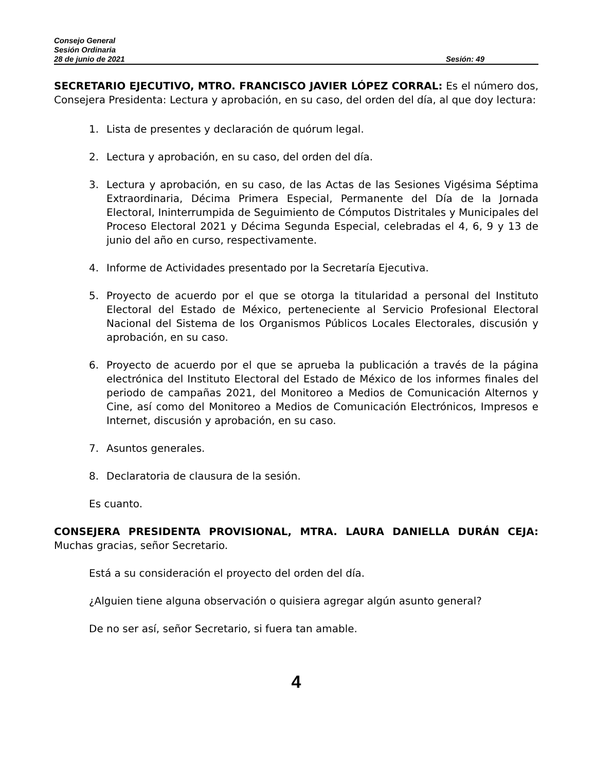Consejo General
Sesión Ordinaria
28 de junio de 2021 Sesión: 49
SECRETARIO EJECUTIVO, MTRO. FRANCISCO JAVIER LÓPEZ CORRAL: Es el número dos, Consejera Presidenta: Lectura y aprobación, en su caso, del orden del día, al que doy lectura:
1. Lista de presentes y declaración de quórum legal.
2. Lectura y aprobación, en su caso, del orden del día.
3. Lectura y aprobación, en su caso, de las Actas de las Sesiones Vigésima Séptima Extraordinaria, Décima Primera Especial, Permanente del Día de la Jornada Electoral, Ininterrumpida de Seguimiento de Cómputos Distritales y Municipales del Proceso Electoral 2021 y Décima Segunda Especial, celebradas el 4, 6, 9 y 13 de junio del año en curso, respectivamente.
4. Informe de Actividades presentado por la Secretaría Ejecutiva.
5. Proyecto de acuerdo por el que se otorga la titularidad a personal del Instituto Electoral del Estado de México, perteneciente al Servicio Profesional Electoral Nacional del Sistema de los Organismos Públicos Locales Electorales, discusión y aprobación, en su caso.
6. Proyecto de acuerdo por el que se aprueba la publicación a través de la página electrónica del Instituto Electoral del Estado de México de los informes finales del periodo de campañas 2021, del Monitoreo a Medios de Comunicación Alternos y Cine, así como del Monitoreo a Medios de Comunicación Electrónicos, Impresos e Internet, discusión y aprobación, en su caso.
7. Asuntos generales.
8. Declaratoria de clausura de la sesión.
Es cuanto.
CONSEJERA PRESIDENTA PROVISIONAL, MTRA. LAURA DANIELLA DURÁN CEJA: Muchas gracias, señor Secretario.
Está a su consideración el proyecto del orden del día.
¿Alguien tiene alguna observación o quisiera agregar algún asunto general?
De no ser así, señor Secretario, si fuera tan amable.
4